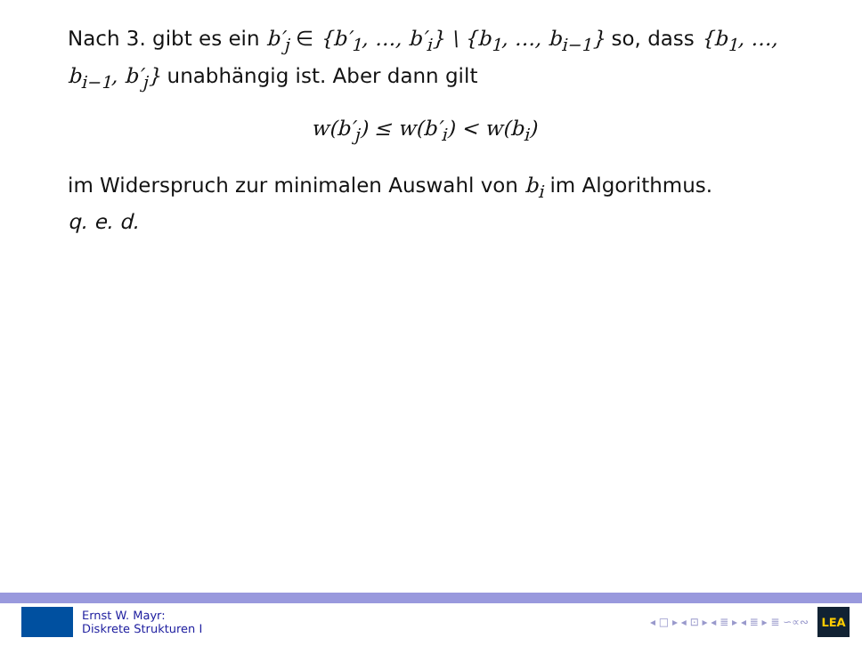Nach 3. gibt es ein b′<sub>j</sub> ∈ {b′<sub>1</sub>, …, b′<sub>i</sub>} \ {b<sub>1</sub>, …, b<sub>i−1</sub>} so, dass {b<sub>1</sub>, …, b<sub>i−1</sub>, b′<sub>j</sub>} unabhängig ist. Aber dann gilt
w(b′<sub>j</sub>) ≤ w(b′<sub>i</sub>) < w(b<sub>i</sub>)
im Widerspruch zur minimalen Auswahl von b<sub>i</sub> im Algorithmus.
q. e. d.
Ernst W. Mayr:
Diskrete Strukturen I
◂ □ ▸ ◂ ⊡ ▸ ◂ ≣ ▸ ◂ ≣ ▸ ≣ ∽∝∾
LEA